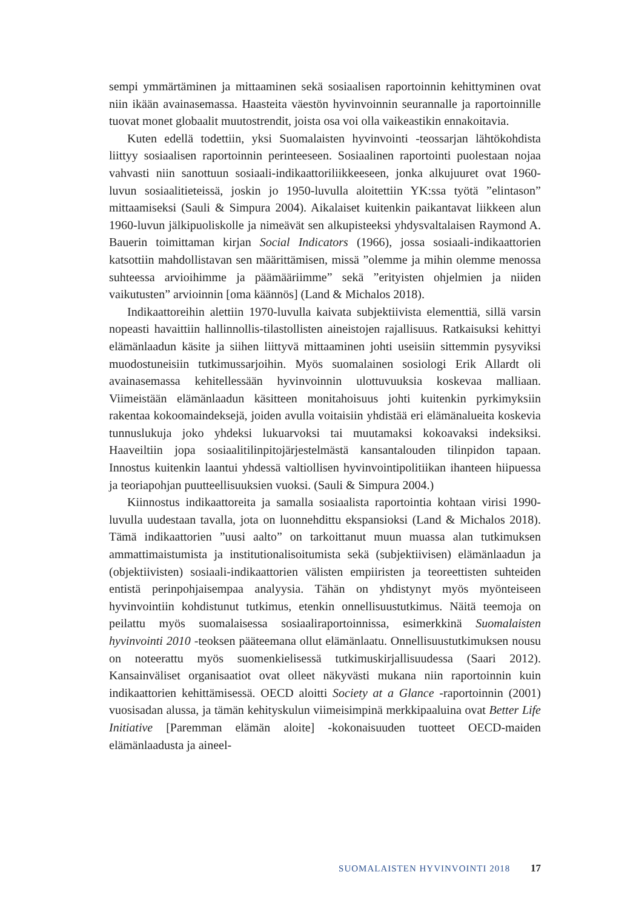sempi ymmärtäminen ja mittaaminen sekä sosiaalisen raportoinnin kehittyminen ovat niin ikään avainasemassa. Haasteita väestön hyvinvoinnin seurannalle ja raportoinnille tuovat monet globaalit muutostrendit, joista osa voi olla vaikeastikin ennakoitavia.
Kuten edellä todettiin, yksi Suomalaisten hyvinvointi -teossarjan lähtökohdista liittyy sosiaalisen raportoinnin perinteeseen. Sosiaalinen raportointi puolestaan nojaa vahvasti niin sanottuun sosiaali-indikaattoriliikkeeseen, jonka alkujuuret ovat 1960-luvun sosiaalitieteissä, joskin jo 1950-luvulla aloitettiin YK:ssa työtä ”elintason” mittaamiseksi (Sauli & Simpura 2004). Aikalaiset kuitenkin paikantavat liikkeen alun 1960-luvun jälkipuoliskolle ja nimeävät sen alkupisteeksi yhdysvaltalaisen Raymond A. Bauerin toimittaman kirjan Social Indicators (1966), jossa sosiaali-indikaattorien katsottiin mahdollistavan sen määrittämisen, missä ”olemme ja mihin olemme menossa suhteessa arvioihimme ja päämääriimme” sekä ”erityisten ohjelmien ja niiden vaikutusten” arvioinnin [oma käännös] (Land & Michalos 2018).
Indikaattoreihin alettiin 1970-luvulla kaivata subjektiivista elementtiä, sillä varsin nopeasti havaittiin hallinnollis-tilastollisten aineistojen rajallisuus. Ratkaisuksi kehittyi elämänlaadun käsite ja siihen liittyvä mittaaminen johti useisiin sittemmin pysyviksi muodostuneisiin tutkimussarjoihin. Myös suomalainen sosiologi Erik Allardt oli avainasemassa kehitellessään hyvinvoinnin ulottuvuuksia koskevaa malliaan. Viimeistään elämänlaadun käsitteen monitahoisuus johti kuitenkin pyrkimyksiin rakentaa kokoomaindeksejä, joiden avulla voitaisiin yhdistää eri elämänalueita koskevia tunnuslukuja joko yhdeksi lukuarvoksi tai muutamaksi kokoavaksi indeksiksi. Haaveiltiin jopa sosiaalitilinpitojärjestelmästä kansantalouden tilinpidon tapaan. Innostus kuitenkin laantui yhdessä valtiollisen hyvinvointipolitiikan ihanteen hiipuessa ja teoriapohjan puutteellisuuksien vuoksi. (Sauli & Simpura 2004.)
Kiinnostus indikaattoreita ja samalla sosiaalista raportointia kohtaan virisi 1990-luvulla uudestaan tavalla, jota on luonnehdittu ekspansioksi (Land & Michalos 2018). Tämä indikaattorien ”uusi aalto” on tarkoittanut muun muassa alan tutkimuksen ammattimaistumista ja institutionalisoitumista sekä (subjektiivisen) elämänlaadun ja (objektiivisten) sosiaali-indikaattorien välisten empiiristen ja teoreettisten suhteiden entistä perinpohjaisempaa analyysia. Tähän on yhdistynyt myös myönteiseen hyvinvointiin kohdistunut tutkimus, etenkin onnellisuustutkimus. Näitä teemoja on peilattu myös suomalaisessa sosiaaliraportoinnissa, esimerkkinä Suomalaisten hyvinvointi 2010 -teoksen pääteemana ollut elämänlaatu. Onnellisuustutkimuksen nousu on noteerattu myös suomenkielisessä tutkimuskirjallisuudessa (Saari 2012). Kansainväliset organisaatiot ovat olleet näkyvästi mukana niin raportoinnin kuin indikaattorien kehittämisessä. OECD aloitti Society at a Glance -raportoinnin (2001) vuosisadan alussa, ja tämän kehityskulun viimeisimpinä merkkipaaluina ovat Better Life Initiative [Paremman elämän aloite] -kokonaisuuden tuotteet OECD-maiden elämänlaadusta ja aineel-
SUOMALAISTEN HYVINVOINTI 2018 17